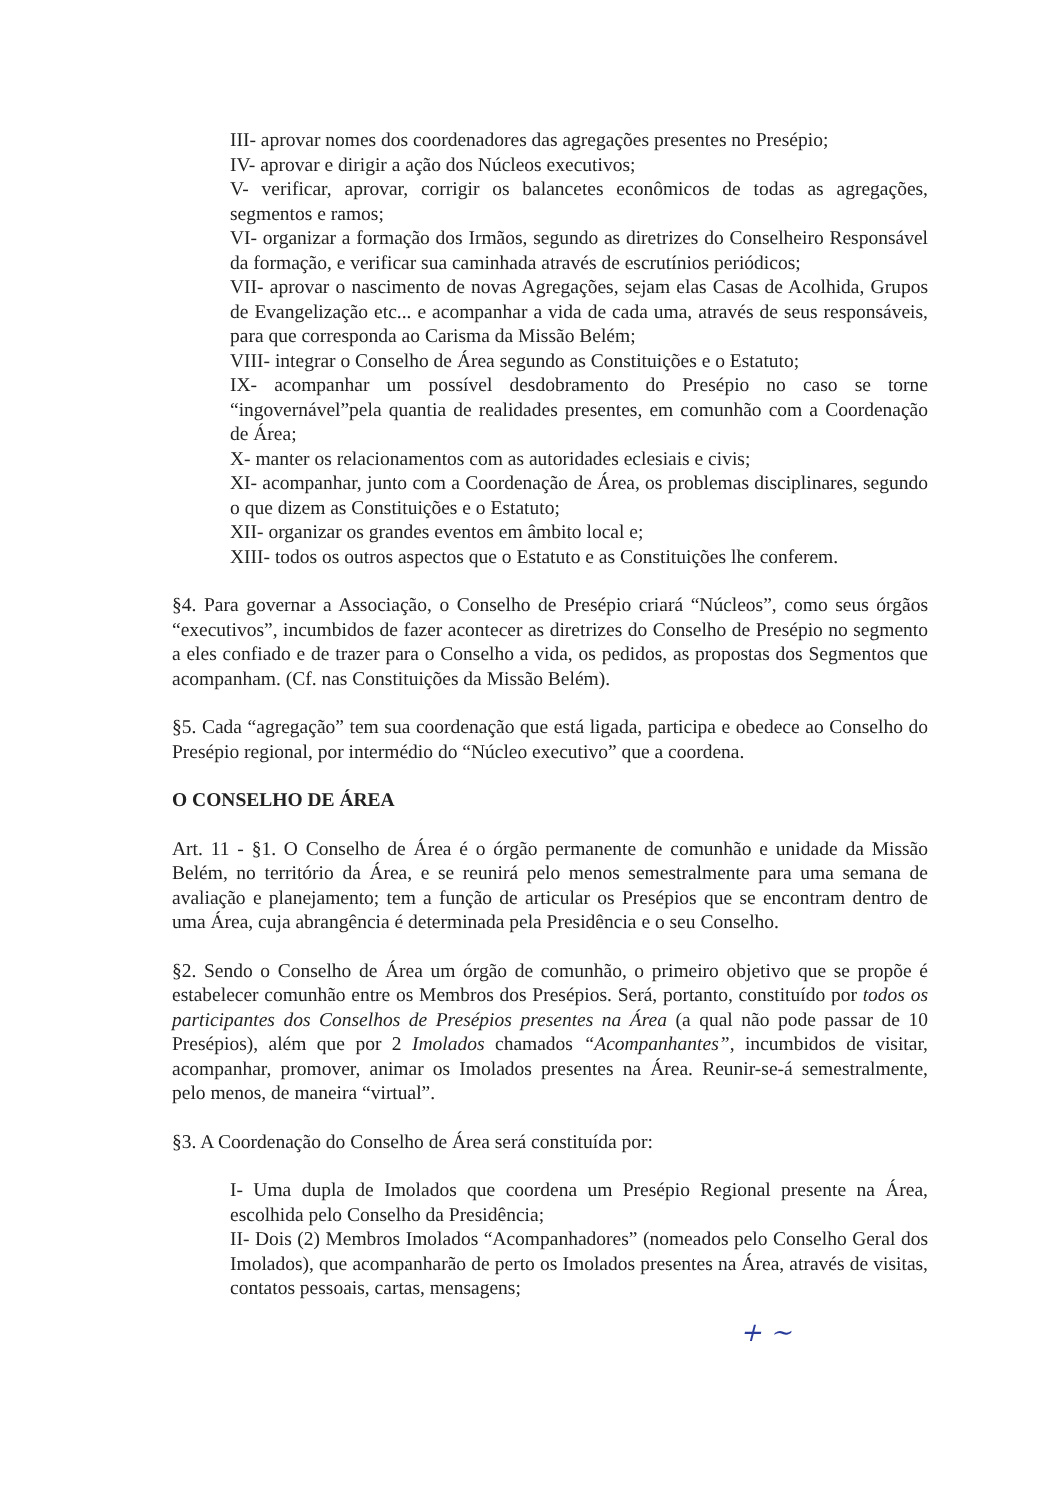III- aprovar nomes dos coordenadores das agregações presentes no Presépio;
IV- aprovar e dirigir a ação dos Núcleos executivos;
V- verificar, aprovar, corrigir os balancetes econômicos de todas as agregações, segmentos e ramos;
VI- organizar a formação dos Irmãos, segundo as diretrizes do Conselheiro Responsável da formação, e verificar sua caminhada através de escrutínios periódicos;
VII- aprovar o nascimento de novas Agregações, sejam elas Casas de Acolhida, Grupos de Evangelização etc... e acompanhar a vida de cada uma, através de seus responsáveis, para que corresponda ao Carisma da Missão Belém;
VIII- integrar o Conselho de Área segundo as Constituições e o Estatuto;
IX- acompanhar um possível desdobramento do Presépio no caso se torne “ingovernável”pela quantia de realidades presentes, em comunhão com a Coordenação de Área;
X- manter os relacionamentos com as autoridades eclesiais e civis;
XI- acompanhar, junto com a Coordenação de Área, os problemas disciplinares, segundo o que dizem as Constituições e o Estatuto;
XII- organizar os grandes eventos em âmbito local e;
XIII- todos os outros aspectos que o Estatuto e as Constituições lhe conferem.
§4. Para governar a Associação, o Conselho de Presépio criará “Núcleos”, como seus órgãos “executivos”, incumbidos de fazer acontecer as diretrizes do Conselho de Presépio no segmento a eles confiado e de trazer para o Conselho a vida, os pedidos, as propostas dos Segmentos que acompanham. (Cf. nas Constituições da Missão Belém).
§5. Cada “agregação” tem sua coordenação que está ligada, participa e obedece ao Conselho do Presépio regional, por intermédio do “Núcleo executivo” que a coordena.
O CONSELHO DE ÁREA
Art. 11 - §1. O Conselho de Área é o órgão permanente de comunhão e unidade da Missão Belém, no território da Área, e se reunirá pelo menos semestralmente para uma semana de avaliação e planejamento; tem a função de articular os Presépios que se encontram dentro de uma Área, cuja abrangência é determinada pela Presidência e o seu Conselho.
§2. Sendo o Conselho de Área um órgão de comunhão, o primeiro objetivo que se propõe é estabelecer comunhão entre os Membros dos Presépios. Será, portanto, constituído por todos os participantes dos Conselhos de Presépios presentes na Área (a qual não pode passar de 10 Presépios), além que por 2 Imolados chamados “Acompanhantes”, incumbidos de visitar, acompanhar, promover, animar os Imolados presentes na Área. Reunir-se-á semestralmente, pelo menos, de maneira “virtual”.
§3. A Coordenação do Conselho de Área será constituída por:
I- Uma dupla de Imolados que coordena um Presépio Regional presente na Área, escolhida pelo Conselho da Presidência;
II- Dois (2) Membros Imolados “Acompanhadores” (nomeados pelo Conselho Geral dos Imolados), que acompanharão de perto os Imolados presentes na Área, através de visitas, contatos pessoais, cartas, mensagens;
+ ~